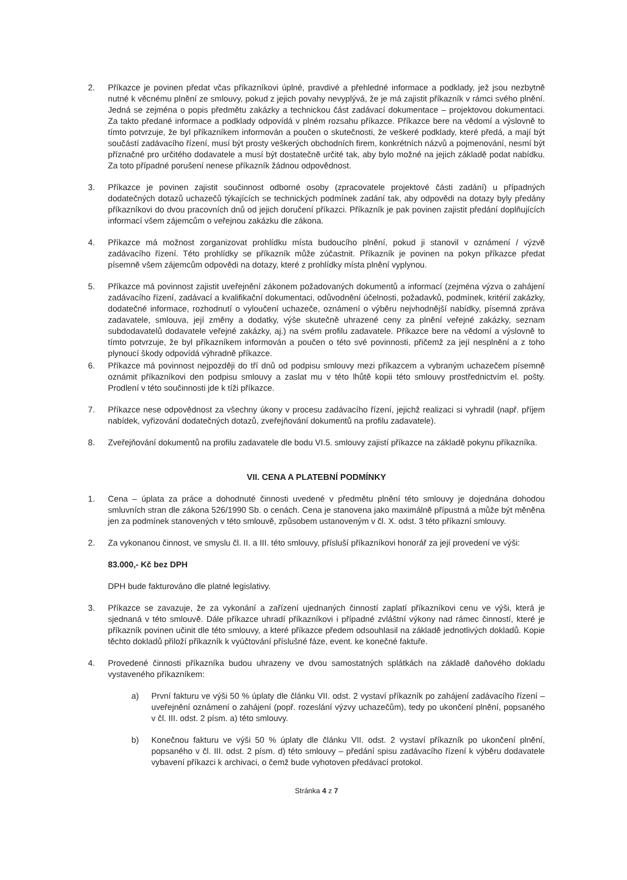2. Příkazce je povinen předat včas příkazníkovi úplné, pravdivé a přehledné informace a podklady, jež jsou nezbytně nutné k věcnému plnění ze smlouvy, pokud z jejich povahy nevyplývá, že je má zajistit příkazník v rámci svého plnění. Jedná se zejména o popis předmětu zakázky a technickou část zadávací dokumentace – projektovou dokumentaci. Za takto předané informace a podklady odpovídá v plném rozsahu příkazce. Příkazce bere na vědomí a výslovně to tímto potvrzuje, že byl příkazníkem informován a poučen o skutečnosti, že veškeré podklady, které předá, a mají být součástí zadávacího řízení, musí být prosty veškerých obchodních firem, konkrétních názvů a pojmenování, nesmí být příznačné pro určitého dodavatele a musí být dostatečně určité tak, aby bylo možné na jejich základě podat nabídku. Za toto případné porušení nenese příkazník žádnou odpovědnost.
3. Příkazce je povinen zajistit součinnost odborné osoby (zpracovatele projektové části zadání) u případných dodatečných dotazů uchazečů týkajících se technických podmínek zadání tak, aby odpovědi na dotazy byly předány příkazníkovi do dvou pracovních dnů od jejich doručení příkazci. Příkazník je pak povinen zajistit předání doplňujících informací všem zájemcům o veřejnou zakázku dle zákona.
4. Příkazce má možnost zorganizovat prohlídku místa budoucího plnění, pokud ji stanovil v oznámení / výzvě zadávacího řízení. Této prohlídky se příkazník může zúčastnit. Příkazník je povinen na pokyn příkazce předat písemně všem zájemcům odpovědi na dotazy, které z prohlídky místa plnění vyplynou.
5. Příkazce má povinnost zajistit uveřejnění zákonem požadovaných dokumentů a informací (zejména výzva o zahájení zadávacího řízení, zadávací a kvalifikační dokumentaci, odůvodnění účelnosti, požadavků, podmínek, kritérií zakázky, dodatečné informace, rozhodnutí o vyloučení uchazeče, oznámení o výběru nejvhodnější nabídky, písemná zpráva zadavatele, smlouva, její změny a dodatky, výše skutečně uhrazené ceny za plnění veřejné zakázky, seznam subdodavatelů dodavatele veřejné zakázky, aj.) na svém profilu zadavatele. Příkazce bere na vědomí a výslovně to tímto potvrzuje, že byl příkazníkem informován a poučen o této své povinnosti, přičemž za její nesplnění a z toho plynoucí škody odpovídá výhradně příkazce.
6. Příkazce má povinnost nejpozději do tří dnů od podpisu smlouvy mezi příkazcem a vybraným uchazečem písemně oznámit příkazníkovi den podpisu smlouvy a zaslat mu v této lhůtě kopii této smlouvy prostřednictvím el. pošty. Prodlení v této součinnosti jde k tíži příkazce.
7. Příkazce nese odpovědnost za všechny úkony v procesu zadávacího řízení, jejichž realizaci si vyhradil (např. příjem nabídek, vyřizování dodatečných dotazů, zveřejňování dokumentů na profilu zadavatele).
8. Zveřejňování dokumentů na profilu zadavatele dle bodu VI.5. smlouvy zajistí příkazce na základě pokynu příkazníka.
VII. CENA A PLATEBNÍ PODMÍNKY
1. Cena – úplata za práce a dohodnuté činnosti uvedené v předmětu plnění této smlouvy je dojednána dohodou smluvních stran dle zákona 526/1990 Sb. o cenách. Cena je stanovena jako maximálně přípustná a může být měněna jen za podmínek stanovených v této smlouvě, způsobem ustanoveným v čl. X. odst. 3 této příkazní smlouvy.
2. Za vykonanou činnost, ve smyslu čl. II. a III. této smlouvy, přísluší příkazníkovi honorář za její provedení ve výši:
83.000,- Kč bez DPH
DPH bude fakturováno dle platné legislativy.
3. Příkazce se zavazuje, že za vykonání a zařízení ujednaných činností zaplatí příkazníkovi cenu ve výši, která je sjednaná v této smlouvě. Dále příkazce uhradí příkazníkovi i případné zvláštní výkony nad rámec činností, které je příkazník povinen učinit dle této smlouvy, a které příkazce předem odsouhlasil na základě jednotlivých dokladů. Kopie těchto dokladů přiloží příkazník k vyúčtování příslušné fáze, event. ke konečné faktuře.
4. Provedené činnosti příkazníka budou uhrazeny ve dvou samostatných splátkách na základě daňového dokladu vystaveného příkazníkem:
a) První fakturu ve výši 50 % úplaty dle článku VII. odst. 2 vystaví příkazník po zahájení zadávacího řízení – uveřejnění oznámení o zahájení (popř. rozeslání výzvy uchazečům), tedy po ukončení plnění, popsaného v čl. III. odst. 2 písm. a) této smlouvy.
b) Konečnou fakturu ve výši 50 % úplaty dle článku VII. odst. 2 vystaví příkazník po ukončení plnění, popsaného v čl. III. odst. 2 písm. d) této smlouvy – předání spisu zadávacího řízení k výběru dodavatele vybavení příkazci k archivaci, o čemž bude vyhotoven předávací protokol.
Stránka 4 z 7